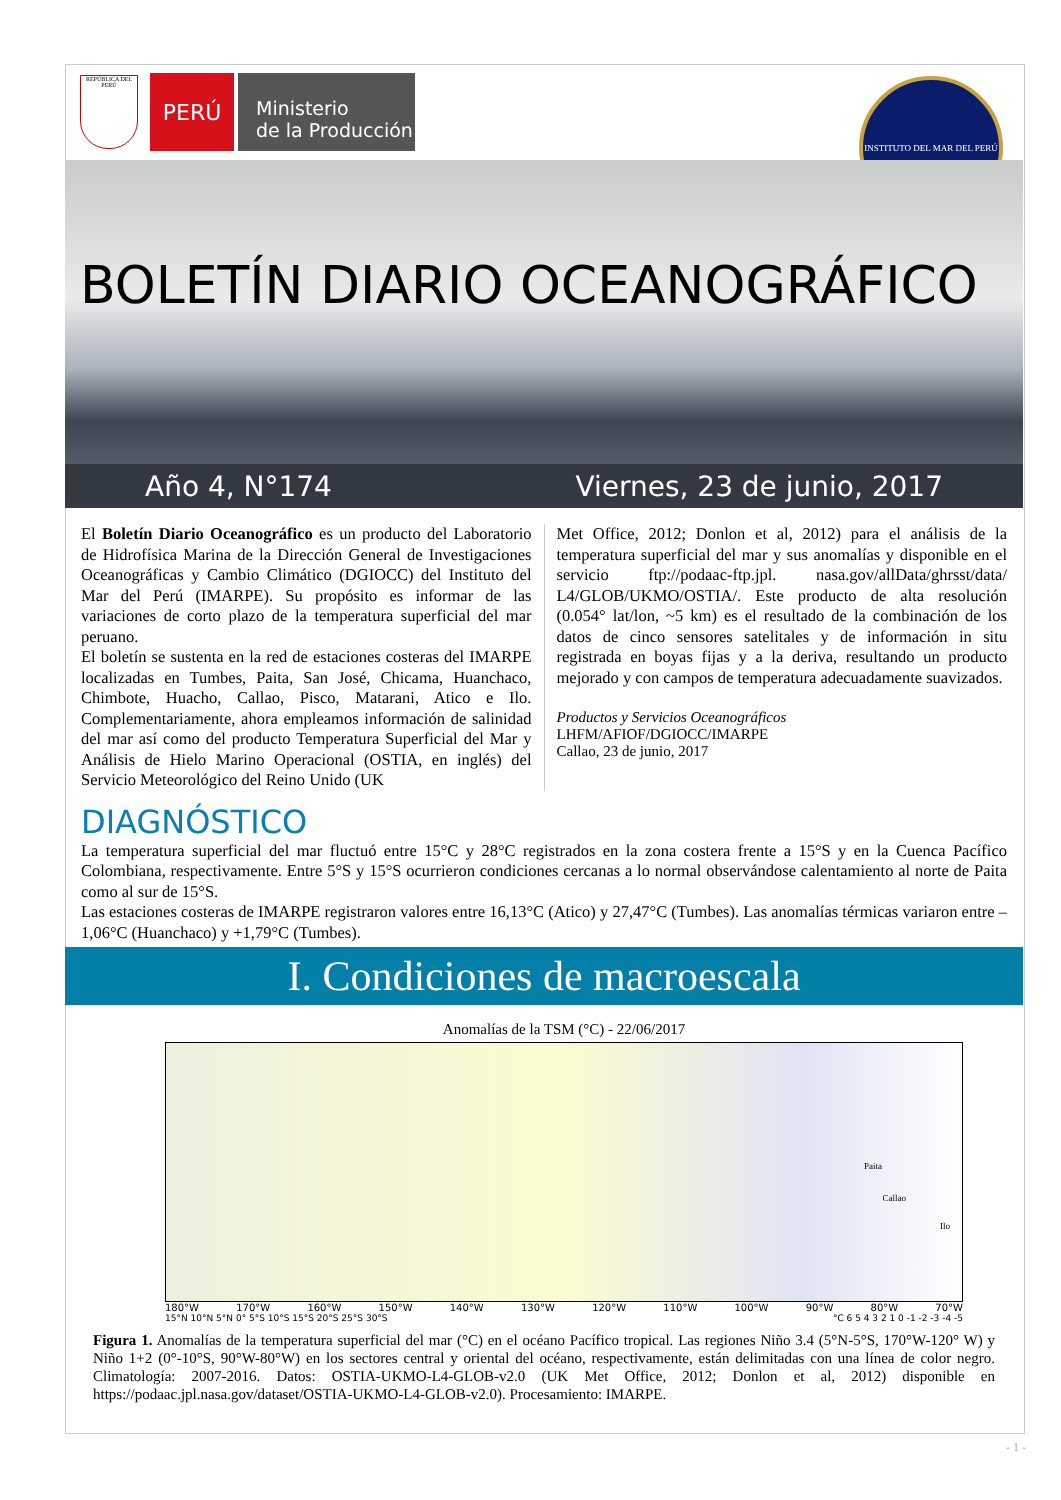REPÚBLICA DEL PERÚ
PERÚ
Ministerio
de la Producción
INSTITUTO DEL MAR DEL PERÚ
BOLETÍN DIARIO OCEANOGRÁFICO
Año 4, N°174 Viernes, 23 de junio, 2017
El Boletín Diario Oceanográfico es un producto del Laboratorio de Hidrofísica Marina de la Dirección General de Investigaciones Oceanográficas y Cambio Climático (DGIOCC) del Instituto del Mar del Perú (IMARPE). Su propósito es informar de las variaciones de corto plazo de la temperatura superficial del mar peruano.
El boletín se sustenta en la red de estaciones costeras del IMARPE localizadas en Tumbes, Paita, San José, Chicama, Huanchaco, Chimbote, Huacho, Callao, Pisco, Matarani, Atico e Ilo. Complementariamente, ahora empleamos información de salinidad del mar así como del producto Temperatura Superficial del Mar y Análisis de Hielo Marino Operacional (OSTIA, en inglés) del Servicio Meteorológico del Reino Unido (UK
Met Office, 2012; Donlon et al, 2012) para el análisis de la temperatura superficial del mar y sus anomalías y disponible en el servicio ftp://podaac-ftp.jpl. nasa.gov/allData/ghrsst/data/ L4/GLOB/UKMO/OSTIA/. Este producto de alta resolución (0.054° lat/lon, ~5 km) es el resultado de la combinación de los datos de cinco sensores satelitales y de información in situ registrada en boyas fijas y a la deriva, resultando un producto mejorado y con campos de temperatura adecuadamente suavizados.
Productos y Servicios Oceanográficos
LHFM/AFIOF/DGIOCC/IMARPE
Callao, 23 de junio, 2017
DIAGNÓSTICO
La temperatura superficial del mar fluctuó entre 15°C y 28°C registrados en la zona costera frente a 15°S y en la Cuenca Pacífico Colombiana, respectivamente. Entre 5°S y 15°S ocurrieron condiciones cercanas a lo normal observándose calentamiento al norte de Paita como al sur de 15°S.
Las estaciones costeras de IMARPE registraron valores entre 16,13°C (Atico) y 27,47°C (Tumbes). Las anomalías térmicas variaron entre –1,06°C (Huanchaco) y +1,79°C (Tumbes).
I. Condiciones de macroescala
Anomalías de la TSM (°C) - 22/06/2017
Paita
Callao
Ilo
180°W 170°W 160°W 150°W 140°W 130°W 120°W 110°W 100°W 90°W 80°W 70°W
15°N 10°N 5°N 0° 5°S 10°S 15°S 20°S 25°S 30°S °C 6 5 4 3 2 1 0 -1 -2 -3 -4 -5
Figura 1. Anomalías de la temperatura superficial del mar (°C) en el océano Pacífico tropical. Las regiones Niño 3.4 (5°N-5°S, 170°W-120° W) y Niño 1+2 (0°-10°S, 90°W-80°W) en los sectores central y oriental del océano, respectivamente, están delimitadas con una línea de color negro. Climatología: 2007-2016. Datos: OSTIA-UKMO-L4-GLOB-v2.0 (UK Met Office, 2012; Donlon et al, 2012) disponible en https://podaac.jpl.nasa.gov/dataset/OSTIA-UKMO-L4-GLOB-v2.0). Procesamiento: IMARPE.
- 1 -